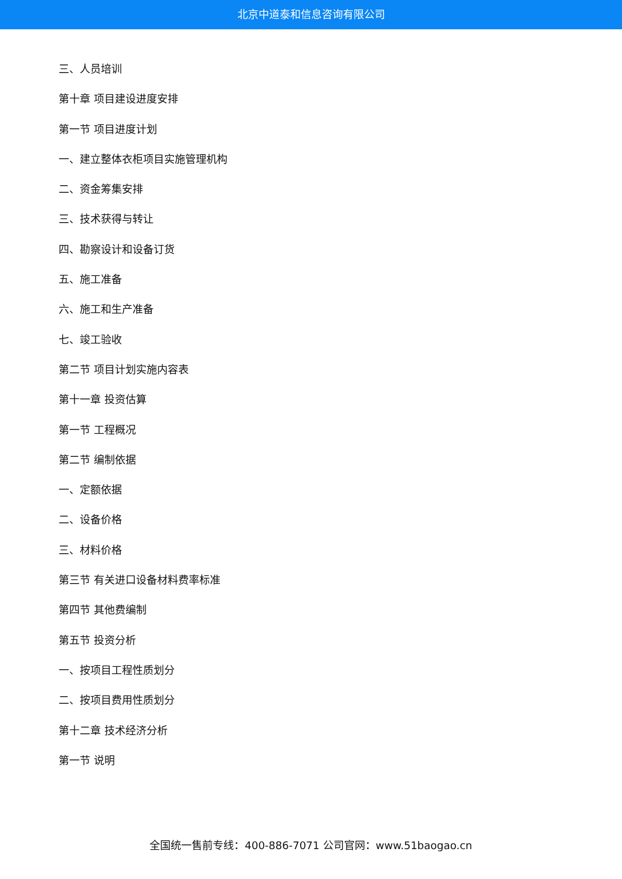北京中道泰和信息咨询有限公司
三、人员培训
第十章 项目建设进度安排
第一节 项目进度计划
一、建立整体衣柜项目实施管理机构
二、资金筹集安排
三、技术获得与转让
四、勘察设计和设备订货
五、施工准备
六、施工和生产准备
七、竣工验收
第二节 项目计划实施内容表
第十一章 投资估算
第一节 工程概况
第二节 编制依据
一、定额依据
二、设备价格
三、材料价格
第三节 有关进口设备材料费率标准
第四节 其他费编制
第五节 投资分析
一、按项目工程性质划分
二、按项目费用性质划分
第十二章 技术经济分析
第一节 说明
全国统一售前专线：400-886-7071 公司官网：www.51baogao.cn